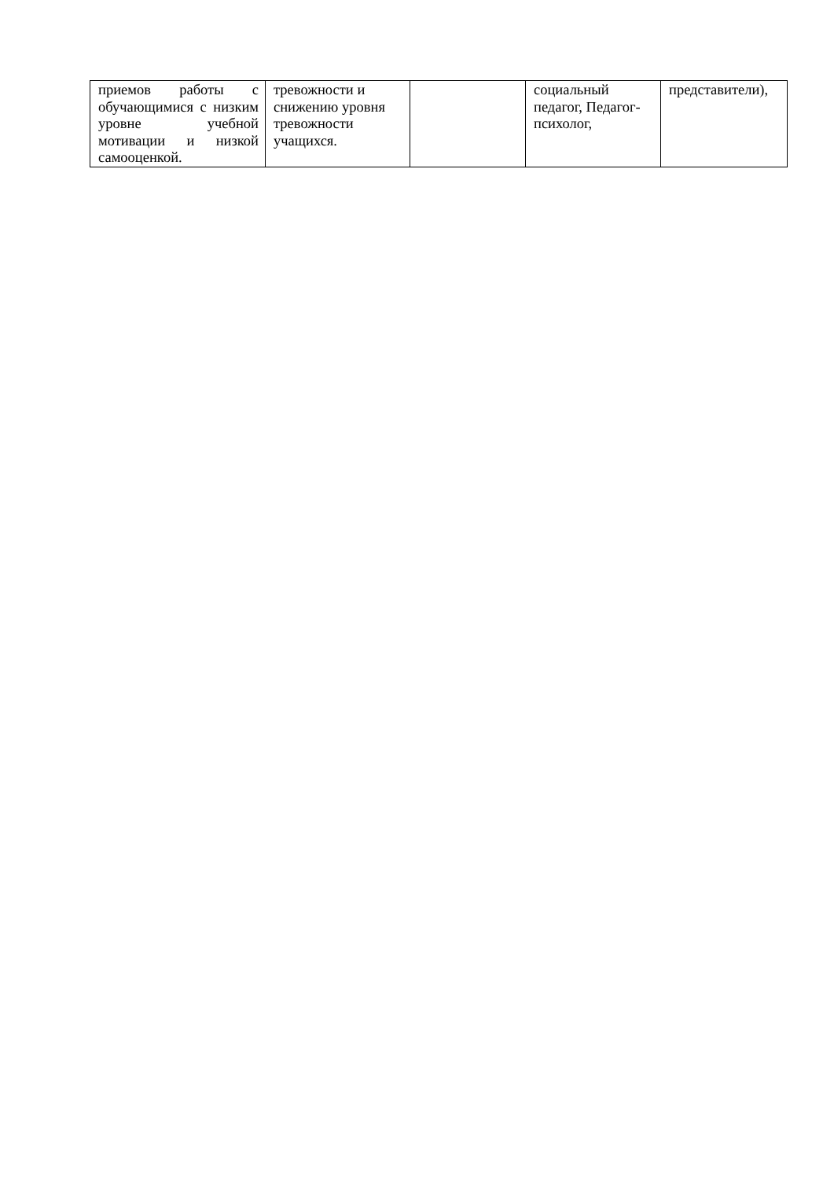| приемов работы с обучающимися с низким уровне учебной мотивации и низкой самооценкой. | тревожности и снижению уровня тревожности учащихся. | | социальный педагог, Педагог-психолог, | представители), |